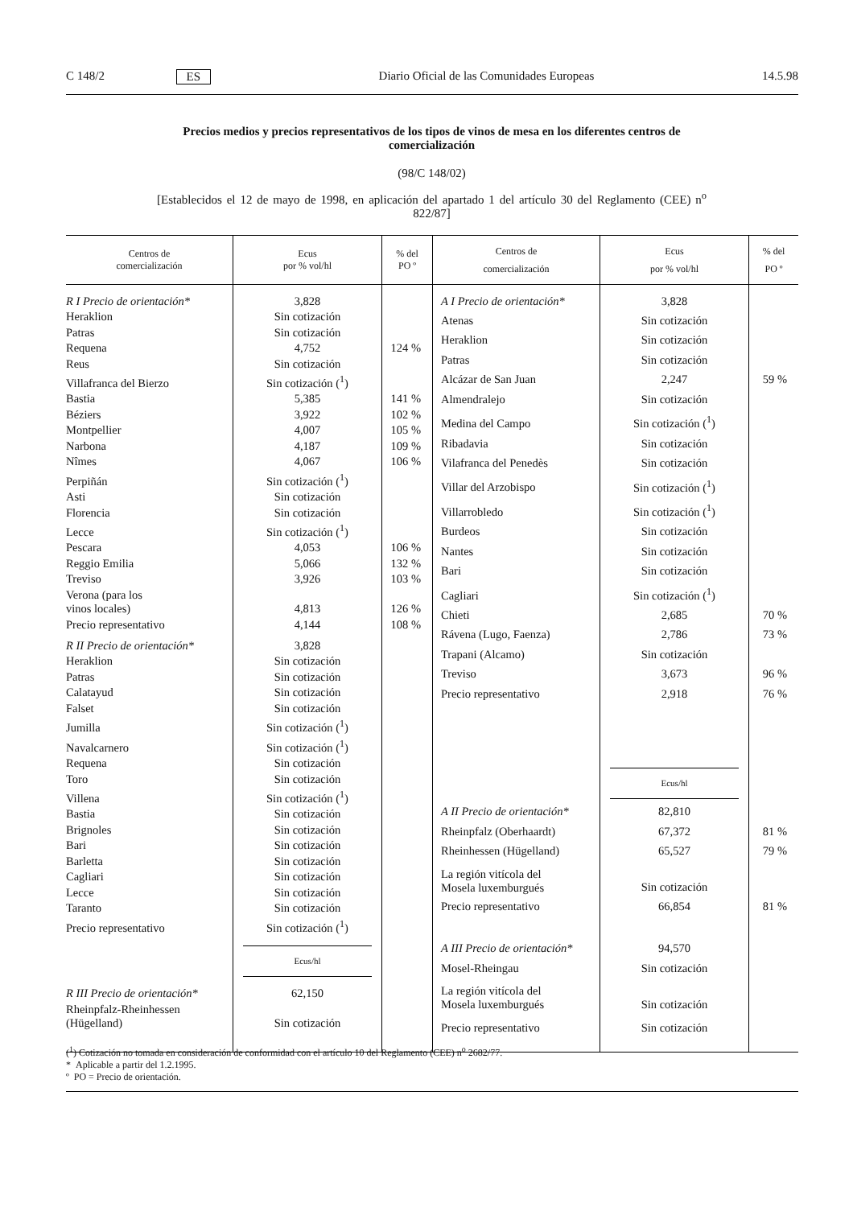C 148/2 ES Diario Oficial de las Comunidades Europeas 14.5.98
Precios medios y precios representativos de los tipos de vinos de mesa en los diferentes centros de comercialización
(98/C 148/02)
[Establecidos el 12 de mayo de 1998, en aplicación del apartado 1 del artículo 30 del Reglamento (CEE) n<sup>o</sup> 822/87]
| Centros de comercialización | Ecus por % vol/hl | % del PO º |
| --- | --- | --- |
| R I Precio de orientación* | 3,828 | |
| Heraklion | Sin cotización | |
| Patras | Sin cotización | |
| Requena | 4,752 | 124 % |
| Reus | Sin cotización | |
| Villafranca del Bierzo | Sin cotización (<sup>1</sup>) | |
| Bastia | 5,385 | 141 % |
| Béziers | 3,922 | 102 % |
| Montpellier | 4,007 | 105 % |
| Narbona | 4,187 | 109 % |
| Nîmes | 4,067 | 106 % |
| Perpiñán | Sin cotización (<sup>1</sup>) | |
| Asti | Sin cotización | |
| Florencia | Sin cotización | |
| Lecce | Sin cotización (<sup>1</sup>) | |
| Pescara | 4,053 | 106 % |
| Reggio Emilia | 5,066 | 132 % |
| Treviso | 3,926 | 103 % |
| Verona (para los vinos locales) | 4,813 | 126 % |
| Precio representativo | 4,144 | 108 % |
| R II Precio de orientación* | 3,828 | |
| Heraklion | Sin cotización | |
| Patras | Sin cotización | |
| Calatayud | Sin cotización | |
| Falset | Sin cotización | |
| Jumilla | Sin cotización (<sup>1</sup>) | |
| Navalcarnero | Sin cotización (<sup>1</sup>) | |
| Requena | Sin cotización | |
| Toro | Sin cotización | |
| Villena | Sin cotización (<sup>1</sup>) | |
| Bastia | Sin cotización | |
| Brignoles | Sin cotización | |
| Bari | Sin cotización | |
| Barletta | Sin cotización | |
| Cagliari | Sin cotización | |
| Lecce | Sin cotización | |
| Taranto | Sin cotización | |
| Precio representativo | Sin cotización (<sup>1</sup>) | |
| | Ecus/hl | |
| R III Precio de orientación* | 62,150 | |
| Rheinpfalz-Rheinhessen (Hügelland) | Sin cotización | |
| Centros de comercialización | Ecus por % vol/hl | % del PO º |
| --- | --- | --- |
| A I Precio de orientación* | 3,828 | |
| Atenas | Sin cotización | |
| Heraklion | Sin cotización | |
| Patras | Sin cotización | |
| Alcázar de San Juan | 2,247 | 59 % |
| Almendralejo | Sin cotización | |
| Medina del Campo | Sin cotización (<sup>1</sup>) | |
| Ribadavia | Sin cotización | |
| Vilafranca del Penedès | Sin cotización | |
| Villar del Arzobispo | Sin cotización (<sup>1</sup>) | |
| Villarrobledo | Sin cotización (<sup>1</sup>) | |
| Burdeos | Sin cotización | |
| Nantes | Sin cotización | |
| Bari | Sin cotización | |
| Cagliari | Sin cotización (<sup>1</sup>) | |
| Chieti | 2,685 | 70 % |
| Rávena (Lugo, Faenza) | 2,786 | 73 % |
| Trapani (Alcamo) | Sin cotización | |
| Treviso | 3,673 | 96 % |
| Precio representativo | 2,918 | 76 % |
| | Ecus/hl | |
| A II Precio de orientación* | 82,810 | |
| Rheinpfalz (Oberhaardt) | 67,372 | 81 % |
| Rheinhessen (Hügelland) | 65,527 | 79 % |
| La región vitícola del Mosela luxemburgués | Sin cotización | |
| Precio representativo | 66,854 | 81 % |
| A III Precio de orientación* | 94,570 | |
| Mosel-Rheingau | Sin cotización | |
| La región vitícola del Mosela luxemburgués | Sin cotización | |
| Precio representativo | Sin cotización | |
(<sup>1</sup>) Cotización no tomada en consideración de conformidad con el artículo 10 del Reglamento (CEE) n<sup>o</sup> 2682/77.
* Aplicable a partir del 1.2.1995.
º PO = Precio de orientación.